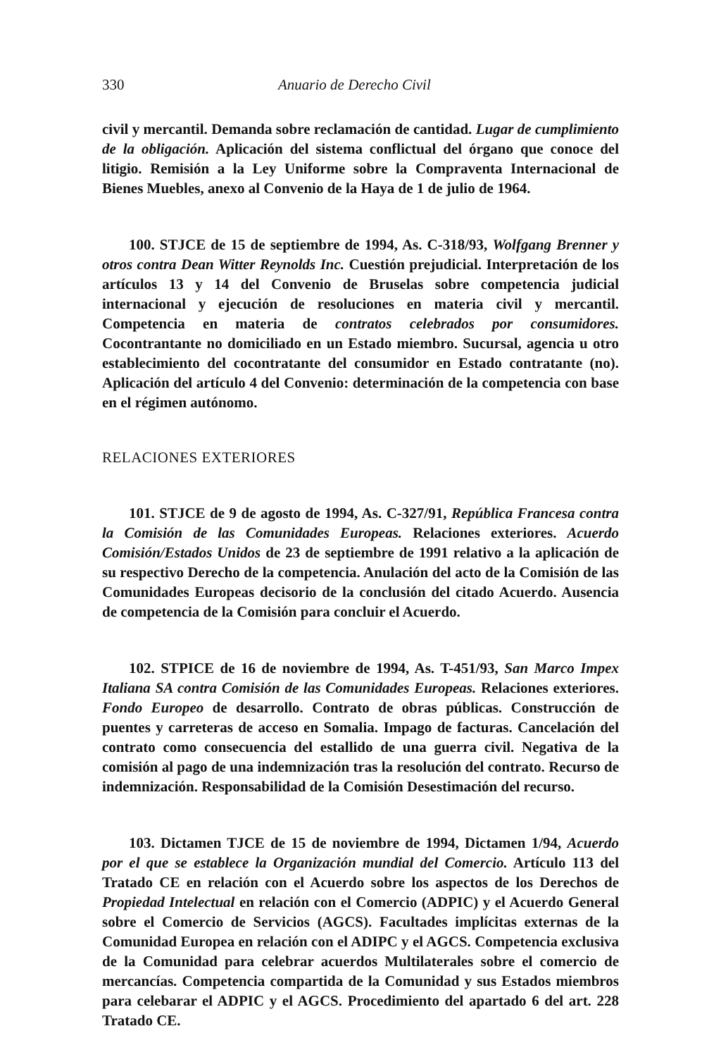330 Anuario de Derecho Civil
civil y mercantil. Demanda sobre reclamación de cantidad. Lugar de cumplimiento de la obligación. Aplicación del sistema conflictual del órgano que conoce del litigio. Remisión a la Ley Uniforme sobre la Compraventa Internacional de Bienes Muebles, anexo al Convenio de la Haya de 1 de julio de 1964.
100. STJCE de 15 de septiembre de 1994, As. C-318/93, Wolfgang Brenner y otros contra Dean Witter Reynolds Inc. Cuestión prejudicial. Interpretación de los artículos 13 y 14 del Convenio de Bruselas sobre competencia judicial internacional y ejecución de resoluciones en materia civil y mercantil. Competencia en materia de contratos celebrados por consumidores. Cocontrantante no domiciliado en un Estado miembro. Sucursal, agencia u otro establecimiento del cocontratante del consumidor en Estado contratante (no). Aplicación del artículo 4 del Convenio: determinación de la competencia con base en el régimen autónomo.
RELACIONES EXTERIORES
101. STJCE de 9 de agosto de 1994, As. C-327/91, República Francesa contra la Comisión de las Comunidades Europeas. Relaciones exteriores. Acuerdo Comisión/Estados Unidos de 23 de septiembre de 1991 relativo a la aplicación de su respectivo Derecho de la competencia. Anulación del acto de la Comisión de las Comunidades Europeas decisorio de la conclusión del citado Acuerdo. Ausencia de competencia de la Comisión para concluir el Acuerdo.
102. STPICE de 16 de noviembre de 1994, As. T-451/93, San Marco Impex Italiana SA contra Comisión de las Comunidades Europeas. Relaciones exteriores. Fondo Europeo de desarrollo. Contrato de obras públicas. Construcción de puentes y carreteras de acceso en Somalia. Impago de facturas. Cancelación del contrato como consecuencia del estallido de una guerra civil. Negativa de la comisión al pago de una indemnización tras la resolución del contrato. Recurso de indemnización. Responsabilidad de la Comisión Desestimación del recurso.
103. Dictamen TJCE de 15 de noviembre de 1994, Dictamen 1/94, Acuerdo por el que se establece la Organización mundial del Comercio. Artículo 113 del Tratado CE en relación con el Acuerdo sobre los aspectos de los Derechos de Propiedad Intelectual en relación con el Comercio (ADPIC) y el Acuerdo General sobre el Comercio de Servicios (AGCS). Facultades implícitas externas de la Comunidad Europea en relación con el ADIPC y el AGCS. Competencia exclusiva de la Comunidad para celebrar acuerdos Multilaterales sobre el comercio de mercancías. Competencia compartida de la Comunidad y sus Estados miembros para celebarar el ADPIC y el AGCS. Procedimiento del apartado 6 del art. 228 Tratado CE.